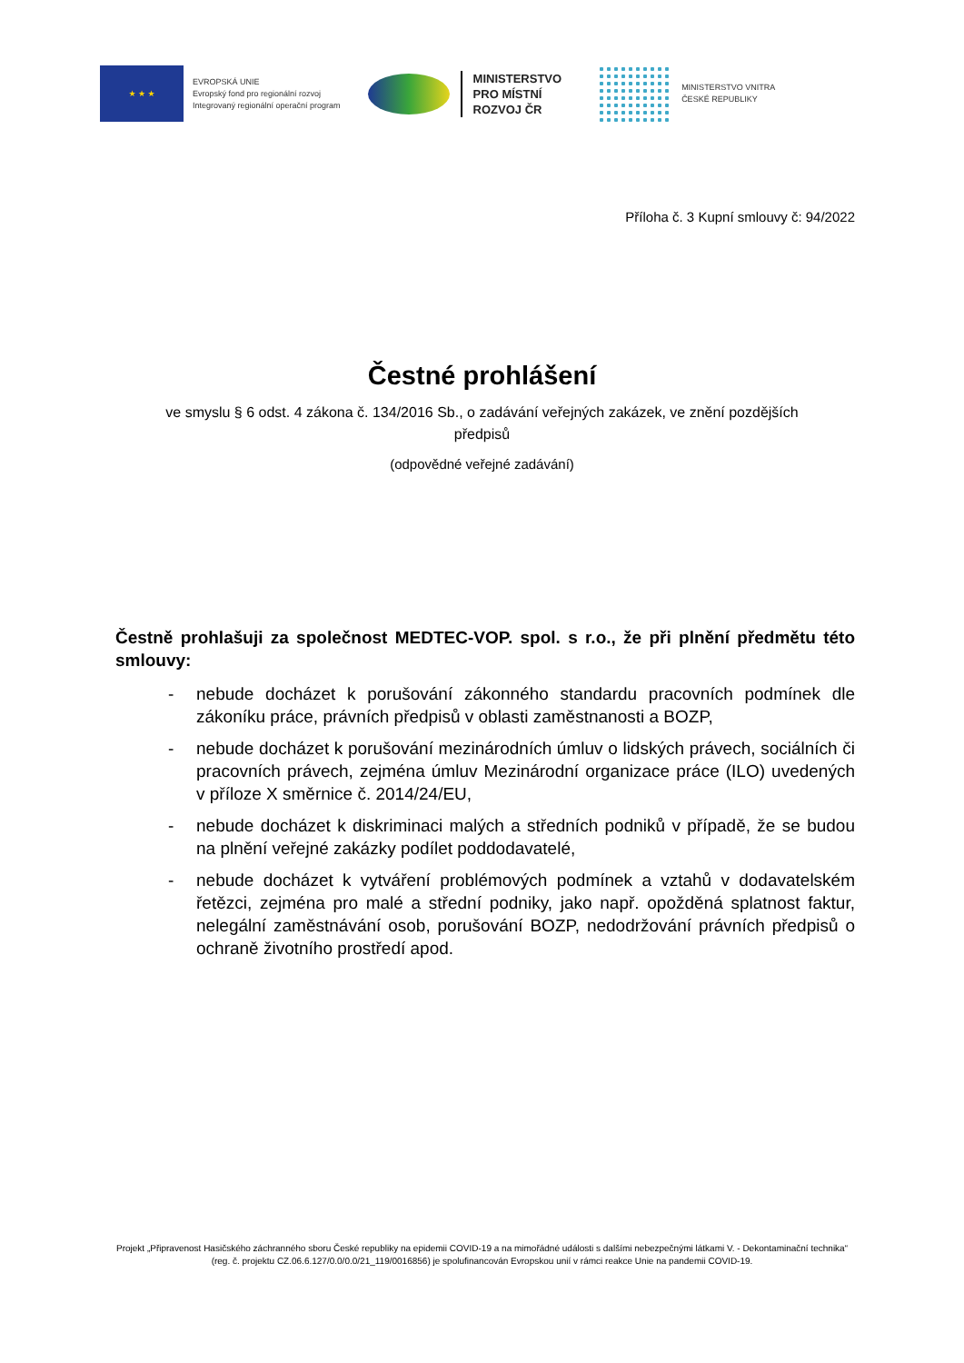★ ★ ★
EVROPSKÁ UNIE
Evropský fond pro regionální rozvoj
Integrovaný regionální operační program
MINISTERSTVO
PRO MÍSTNÍ
ROZVOJ ČR
MINISTERSTVO VNITRA
ČESKÉ REPUBLIKY
Příloha č. 3 Kupní smlouvy č: 94/2022
Čestné prohlášení
ve smyslu § 6 odst. 4 zákona č. 134/2016 Sb., o zadávání veřejných zakázek, ve znění pozdějších předpisů
(odpovědné veřejné zadávání)
Čestně prohlašuji za společnost MEDTEC-VOP. spol. s r.o., že při plnění předmětu této smlouvy:
- nebude docházet k porušování zákonného standardu pracovních podmínek dle zákoníku práce, právních předpisů v oblasti zaměstnanosti a BOZP,
- nebude docházet k porušování mezinárodních úmluv o lidských právech, sociálních či pracovních právech, zejména úmluv Mezinárodní organizace práce (ILO) uvedených v příloze X směrnice č. 2014/24/EU,
- nebude docházet k diskriminaci malých a středních podniků v případě, že se budou na plnění veřejné zakázky podílet poddodavatelé,
- nebude docházet k vytváření problémových podmínek a vztahů v dodavatelském řetězci, zejména pro malé a střední podniky, jako např. opožděná splatnost faktur, nelegální zaměstnávání osob, porušování BOZP, nedodržování právních předpisů o ochraně životního prostředí apod.
Projekt „Připravenost Hasičského záchranného sboru České republiky na epidemii COVID-19 a na mimořádné události s dalšími nebezpečnými látkami V. - Dekontaminační technika“ (reg. č. projektu CZ.06.6.127/0.0/0.0/21_119/0016856) je spolufinancován Evropskou unií v rámci reakce Unie na pandemii COVID-19.